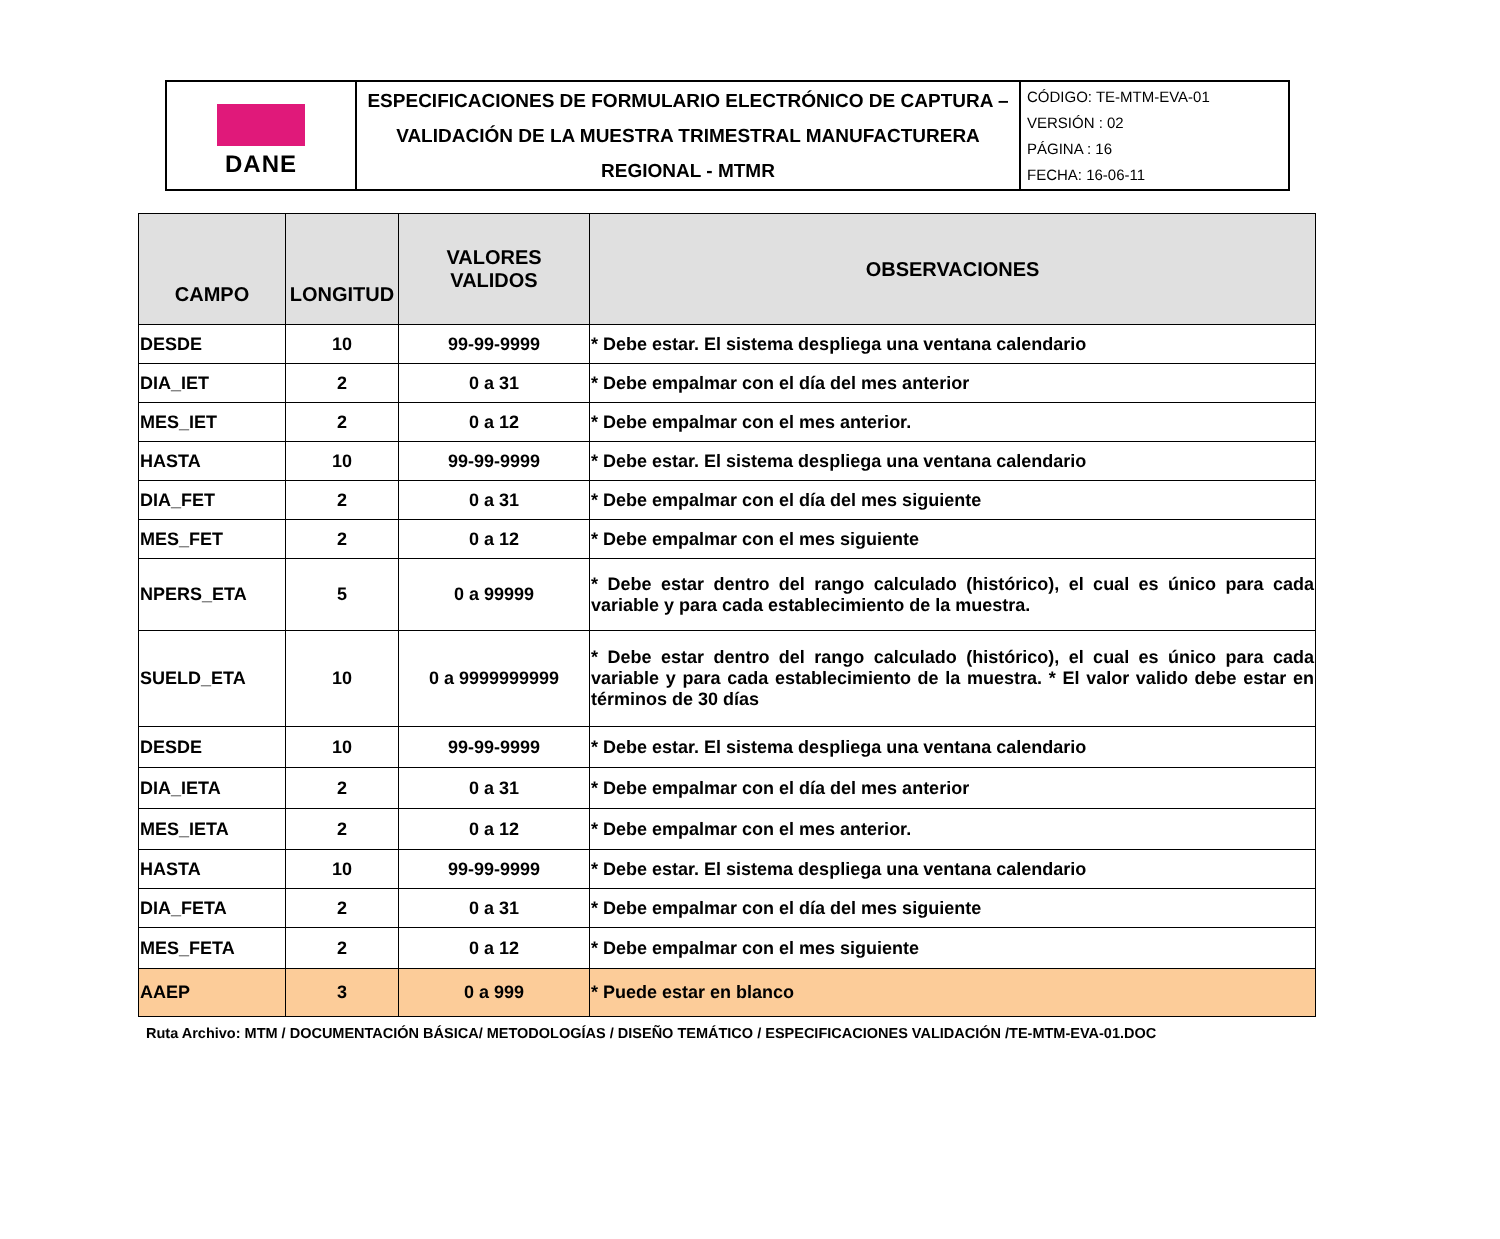| DANE | ESPECIFICACIONES DE FORMULARIO ELECTRÓNICO DE CAPTURA – VALIDACIÓN DE LA MUESTRA TRIMESTRAL MANUFACTURERA REGIONAL - MTMR | CÓDIGO: TE-MTM-EVA-01 VERSIÓN : 02 PÁGINA : 16 FECHA: 16-06-11 |
| CAMPO | LONGITUD | VALORES VALIDOS | OBSERVACIONES |
| --- | --- | --- | --- |
| DESDE | 10 | 99-99-9999 | * Debe estar. El sistema despliega una ventana calendario |
| DIA_IET | 2 | 0 a 31 | * Debe empalmar con el día del mes anterior |
| MES_IET | 2 | 0 a 12 | * Debe empalmar con el mes anterior. |
| HASTA | 10 | 99-99-9999 | * Debe estar. El sistema despliega una ventana calendario |
| DIA_FET | 2 | 0 a 31 | * Debe empalmar con el día del mes siguiente |
| MES_FET | 2 | 0 a 12 | * Debe empalmar con el mes siguiente |
| NPERS_ETA | 5 | 0 a 99999 | * Debe estar dentro del rango calculado (histórico), el cual es único para cada variable y para cada establecimiento de la muestra. |
| SUELD_ETA | 10 | 0 a 9999999999 | * Debe estar dentro del rango calculado (histórico), el cual es único para cada variable y para cada establecimiento de la muestra. * El valor valido debe estar en términos de 30 días |
| DESDE | 10 | 99-99-9999 | * Debe estar. El sistema despliega una ventana calendario |
| DIA_IETA | 2 | 0 a 31 | * Debe empalmar con el día del mes anterior |
| MES_IETA | 2 | 0 a 12 | * Debe empalmar con el mes anterior. |
| HASTA | 10 | 99-99-9999 | * Debe estar. El sistema despliega una ventana calendario |
| DIA_FETA | 2 | 0 a 31 | * Debe empalmar con el día del mes siguiente |
| MES_FETA | 2 | 0 a 12 | * Debe empalmar con el mes siguiente |
| AAEP | 3 | 0 a 999 | * Puede estar en blanco |
Ruta Archivo: MTM / DOCUMENTACIÓN BÁSICA/ METODOLOGÍAS / DISEÑO TEMÁTICO / ESPECIFICACIONES VALIDACIÓN /TE-MTM-EVA-01.DOC